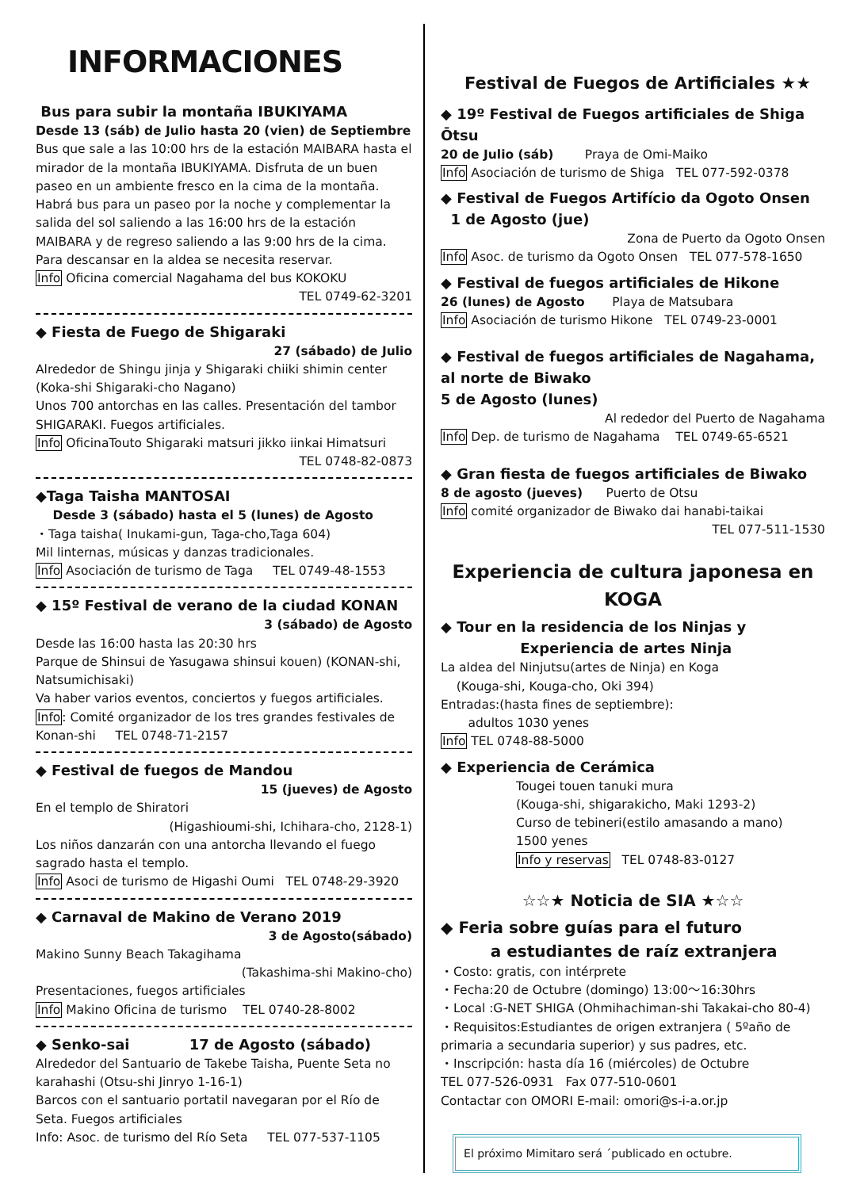INFORMACIONES
Bus para subir la montaña IBUKIYAMA
Desde 13 (sáb) de Julio hasta 20 (vien) de Septiembre
Bus que sale a las 10:00 hrs de la estación MAIBARA hasta el mirador de la montaña IBUKIYAMA. Disfruta de un buen paseo en un ambiente fresco en la cima de la montaña. Habrá bus para un paseo por la noche y complementar la salida del sol saliendo a las 16:00 hrs de la estación MAIBARA y de regreso saliendo a las 9:00 hrs de la cima. Para descansar en la aldea se necesita reservar.
Info Oficina comercial Nagahama del bus KOKOKU
TEL 0749-62-3201
◆ Fiesta de Fuego de Shigaraki
27 (sábado) de Julio
Alrededor de Shingu jinja y Shigaraki chiiki shimin center (Koka-shi Shigaraki-cho Nagano)
Unos 700 antorchas en las calles. Presentación del tambor SHIGARAKI. Fuegos artificiales.
Info OficinaTouto Shigaraki matsuri jikko iinkai Himatsuri
TEL 0748-82-0873
◆Taga Taisha MANTOSAI
Desde 3 (sábado) hasta el 5 (lunes) de Agosto
・Taga taisha( Inukami-gun, Taga-cho,Taga 604)
Mil linternas, músicas y danzas tradicionales.
Info Asociación de turismo de Taga TEL 0749-48-1553
◆ 15º Festival de verano de la ciudad KONAN
3 (sábado) de Agosto
Desde las 16:00 hasta las 20:30 hrs
Parque de Shinsui de Yasugawa shinsui kouen) (KONAN-shi, Natsumichisaki)
Va haber varios eventos, conciertos y fuegos artificiales.
Info: Comité organizador de los tres grandes festivales de Konan-shi TEL 0748-71-2157
◆ Festival de fuegos de Mandou
15 (jueves) de Agosto
En el templo de Shiratori
(Higashioumi-shi, Ichihara-cho, 2128-1)
Los niños danzarán con una antorcha llevando el fuego sagrado hasta el templo.
Info Asoci de turismo de Higashi Oumi TEL 0748-29-3920
◆ Carnaval de Makino de Verano 2019
3 de Agosto(sábado)
Makino Sunny Beach Takagihama
(Takashima-shi Makino-cho)
Presentaciones, fuegos artificiales
Info Makino Oficina de turismo TEL 0740-28-8002
◆ Senko-sai 17 de Agosto (sábado)
Alrededor del Santuario de Takebe Taisha, Puente Seta no karahashi (Otsu-shi Jinryo 1-16-1)
Barcos con el santuario portatil navegaran por el Río de Seta. Fuegos artificiales
Info: Asoc. de turismo del Río Seta TEL 077-537-1105
Festival de Fuegos de Artificiales ★★
◆ 19º Festival de Fuegos artificiales de Shiga Ōtsu
20 de Julio (sáb) Praya de Omi-Maiko
Info Asociación de turismo de Shiga TEL 077-592-0378
◆ Festival de Fuegos Artifício da Ogoto Onsen
1 de Agosto (jue)
Zona de Puerto da Ogoto Onsen
Info Asoc. de turismo da Ogoto Onsen TEL 077-578-1650
◆ Festival de fuegos artificiales de Hikone
26 (lunes) de Agosto Playa de Matsubara
Info Asociación de turismo Hikone TEL 0749-23-0001
◆ Festival de fuegos artificiales de Nagahama, al norte de Biwako
5 de Agosto (lunes)
Al rededor del Puerto de Nagahama
Info Dep. de turismo de Nagahama TEL 0749-65-6521
◆ Gran fiesta de fuegos artificiales de Biwako
8 de agosto (jueves) Puerto de Otsu
Info comité organizador de Biwako dai hanabi-taikai
TEL 077-511-1530
Experiencia de cultura japonesa en KOGA
◆ Tour en la residencia de los Ninjas y
Experiencia de artes Ninja
La aldea del Ninjutsu(artes de Ninja) en Koga
(Kouga-shi, Kouga-cho, Oki 394)
Entradas:(hasta fines de septiembre):
adultos 1030 yenes
Info TEL 0748-88-5000
◆ Experiencia de Cerámica
Tougei touen tanuki mura
(Kouga-shi, shigarakicho, Maki 1293-2)
Curso de tebineri(estilo amasando a mano)
1500 yenes
Info y reservas TEL 0748-83-0127
☆☆★ Noticia de SIA ★☆☆
◆ Feria sobre guías para el futuro
a estudiantes de raíz extranjera
・Costo: gratis, con intérprete
・Fecha:20 de Octubre (domingo) 13:00～16:30hrs
・Local :G-NET SHIGA (Ohmihachiman-shi Takakai-cho 80-4)
・Requisitos:Estudiantes de origen extranjera ( 5ºaño de primaria a secundaria superior) y sus padres, etc.
・Inscripción: hasta día 16 (miércoles) de Octubre
TEL 077-526-0931 Fax 077-510-0601
Contactar con OMORI E-mail: omori@s-i-a.or.jp
El próximo Mimitaro será ´publicado en octubre.